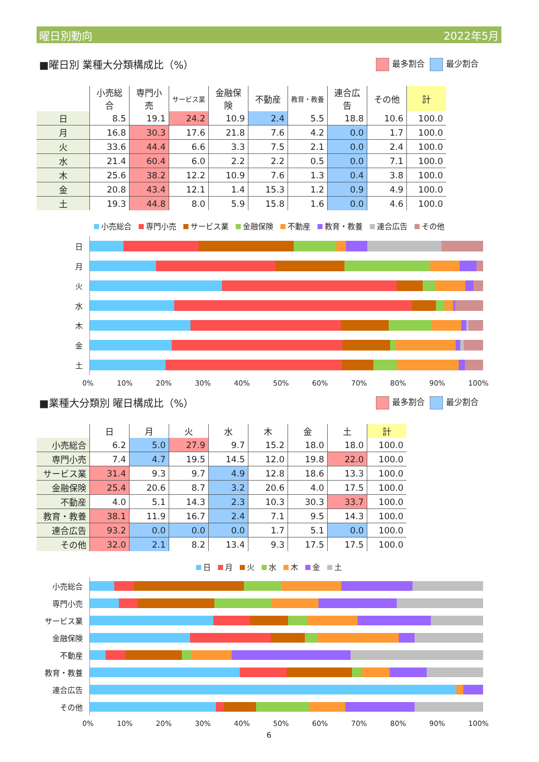曜日別動向 2022年5月
■曜日別 業種大分類構成比（%）
最多割合 最少割合
| | 小売総合 | 専門小売 | サービス業 | 金融保険 | 不動産 | 教育・教養 | 連合広告 | その他 | 計 |
| --- | --- | --- | --- | --- | --- | --- | --- | --- | --- |
| 日 | 8.5 | 19.1 | 24.2 | 10.9 | 2.4 | 5.5 | 18.8 | 10.6 | 100.0 |
| 月 | 16.8 | 30.3 | 17.6 | 21.8 | 7.6 | 4.2 | 0.0 | 1.7 | 100.0 |
| 火 | 33.6 | 44.4 | 6.6 | 3.3 | 7.5 | 2.1 | 0.0 | 2.4 | 100.0 |
| 水 | 21.4 | 60.4 | 6.0 | 2.2 | 2.2 | 0.5 | 0.0 | 7.1 | 100.0 |
| 木 | 25.6 | 38.2 | 12.2 | 10.9 | 7.6 | 1.3 | 0.4 | 3.8 | 100.0 |
| 金 | 20.8 | 43.4 | 12.1 | 1.4 | 15.3 | 1.2 | 0.9 | 4.9 | 100.0 |
| 土 | 19.3 | 44.8 | 8.0 | 5.9 | 15.8 | 1.6 | 0.0 | 4.6 | 100.0 |
小売総合 専門小売 サービス業 金融保険 不動産 教育・教養 連合広告 その他
日
月
火
水
木
金
土
0% 10% 20% 30% 40% 50% 60% 70% 80% 90% 100%
■業種大分類別 曜日構成比（%）
最多割合 最少割合
| | 日 | 月 | 火 | 水 | 木 | 金 | 土 | 計 |
| --- | --- | --- | --- | --- | --- | --- | --- | --- |
| 小売総合 | 6.2 | 5.0 | 27.9 | 9.7 | 15.2 | 18.0 | 18.0 | 100.0 |
| 専門小売 | 7.4 | 4.7 | 19.5 | 14.5 | 12.0 | 19.8 | 22.0 | 100.0 |
| サービス業 | 31.4 | 9.3 | 9.7 | 4.9 | 12.8 | 18.6 | 13.3 | 100.0 |
| 金融保険 | 25.4 | 20.6 | 8.7 | 3.2 | 20.6 | 4.0 | 17.5 | 100.0 |
| 不動産 | 4.0 | 5.1 | 14.3 | 2.3 | 10.3 | 30.3 | 33.7 | 100.0 |
| 教育・教養 | 38.1 | 11.9 | 16.7 | 2.4 | 7.1 | 9.5 | 14.3 | 100.0 |
| 連合広告 | 93.2 | 0.0 | 0.0 | 0.0 | 1.7 | 5.1 | 0.0 | 100.0 |
| その他 | 32.0 | 2.1 | 8.2 | 13.4 | 9.3 | 17.5 | 17.5 | 100.0 |
日 月 火 水 木 金 土
小売総合
専門小売
サービス業
金融保険
不動産
教育・教養
連合広告
その他
0% 10% 20% 30% 40% 50% 60% 70% 80% 90% 100%
6